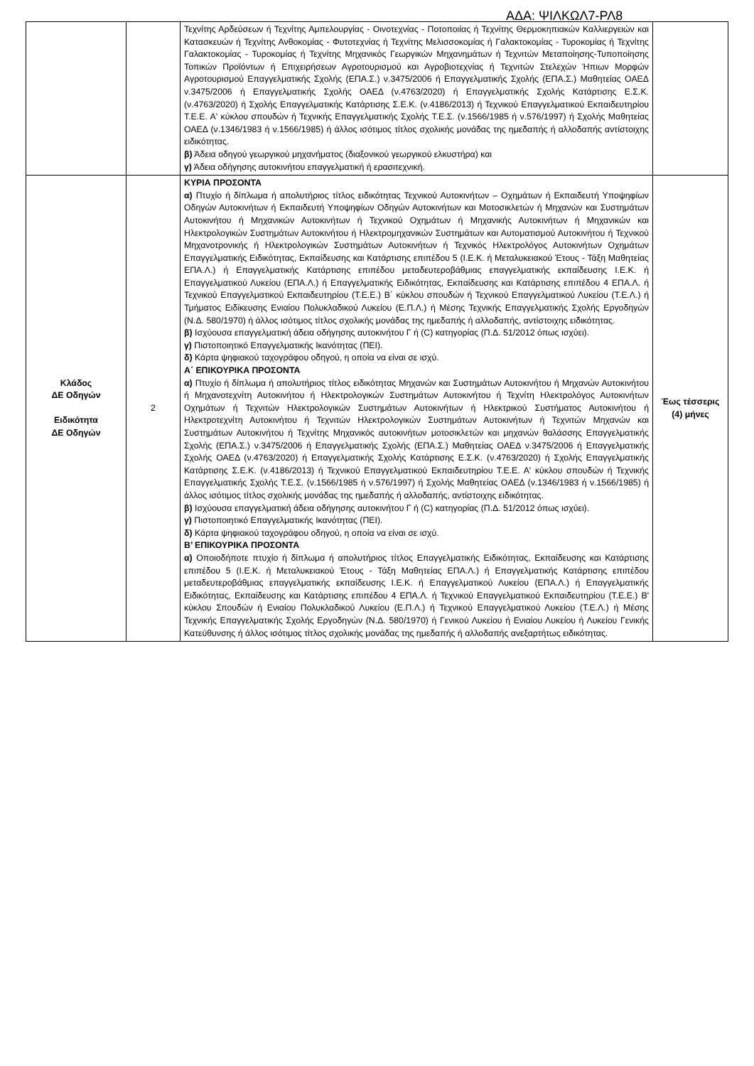ΑΔΑ: ΨΙΛΚΩΛ7-ΡΛ8
| | | Τεχνίτης Αρδεύσεων ή Τεχνίτης Αμπελουργίας - Οινοτεχνίας - Ποτοποιίας ή Τεχνίτης Θερμοκηπιακών Καλλιεργειών και Κατασκευών ή Τεχνίτης Ανθοκομίας - Φυτοτεχνίας ή Τεχνίτης Μελισσοκομίας ή Γαλακτοκομίας - Τυροκομίας ή Τεχνίτης Γαλακτοκομίας - Τυροκομίας ή Τεχνίτης Μηχανικός Γεωργικών Μηχανημάτων ή Τεχνιτών Μεταποίησης-Τυποποίησης Τοπικών Προϊόντων ή Επιχειρήσεων Αγροτουρισμού και Αγροβιοτεχνίας ή Τεχνιτών Στελεχών Ήπιων Μορφών Αγροτουρισμού Επαγγελματικής Σχολής (ΕΠΑ.Σ.) ν.3475/2006 ή Επαγγελματικής Σχολής (ΕΠΑ.Σ.) Μαθητείας ΟΑΕΔ ν.3475/2006 ή Επαγγελματικής Σχολής ΟΑΕΔ (ν.4763/2020) ή Επαγγελματικής Σχολής Κατάρτισης Ε.Σ.Κ. (ν.4763/2020) ή Σχολής Επαγγελματικής Κατάρτισης Σ.Ε.Κ. (ν.4186/2013) ή Τεχνικού Επαγγελματικού Εκπαιδευτηρίου Τ.Ε.Ε. Α' κύκλου σπουδών ή Τεχνικής Επαγγελματικής Σχολής Τ.Ε.Σ. (ν.1566/1985 ή ν.576/1997) ή Σχολής Μαθητείας ΟΑΕΔ (ν.1346/1983 ή ν.1566/1985) ή άλλος ισότιμος τίτλος σχολικής μονάδας της ημεδαπής ή αλλοδαπής αντίστοιχης ειδικότητας. β) Άδεια οδηγού γεωργικού μηχανήματος (διαξονικού γεωργικού ελκυστήρα) και γ) Άδεια οδήγησης αυτοκινήτου επαγγελματική ή ερασιτεχνική. | |
| Κλάδος ΔΕ Οδηγών Ειδικότητα ΔΕ Οδηγών | 2 | ΚΥΡΙΑ ΠΡΟΣΟΝΤΑ α) Πτυχίο ή δίπλωμα ή απολυτήριος τίτλος ειδικότητας Τεχνικού Αυτοκινήτων – Οχημάτων ή Εκπαιδευτή Υποψηφίων Οδηγών Αυτοκινήτων ή Εκπαιδευτή Υποψηφίων Οδηγών Αυτοκινήτων και Μοτοσικλετών ή Μηχανών και Συστημάτων Αυτοκινήτου ή Μηχανικών Αυτοκινήτων ή Τεχνικού Οχημάτων ή Μηχανικής Αυτοκινήτων ή Μηχανικών και Ηλεκτρολογικών Συστημάτων Αυτοκινήτου ή Ηλεκτρομηχανικών Συστημάτων και Αυτοματισμού Αυτοκινήτου ή Τεχνικού Μηχανοτρονικής ή Ηλεκτρολογικών Συστημάτων Αυτοκινήτων ή Τεχνικός Ηλεκτρολόγος Αυτοκινήτων Οχημάτων Επαγγελματικής Ειδικότητας, Εκπαίδευσης και Κατάρτισης επιπέδου 5 (Ι.Ε.Κ. ή Μεταλυκειακού Έτους - Τάξη Μαθητείας ΕΠΑ.Λ.) ή Επαγγελματικής Κατάρτισης επιπέδου μεταδευτεροβάθμιας επαγγελματικής εκπαίδευσης Ι.Ε.Κ. ή Επαγγελματικού Λυκείου (ΕΠΑ.Λ.) ή Επαγγελματικής Ειδικότητας, Εκπαίδευσης και Κατάρτισης επιπέδου 4 ΕΠΑ.Λ. ή Τεχνικού Επαγγελματικού Εκπαιδευτηρίου (Τ.Ε.Ε.) Β΄ κύκλου σπουδών ή Τεχνικού Επαγγελματικού Λυκείου (Τ.Ε.Λ.) ή Τμήματος Ειδίκευσης Ενιαίου Πολυκλαδικού Λυκείου (Ε.Π.Λ.) ή Μέσης Τεχνικής Επαγγελματικής Σχολής Εργοδηγών (Ν.Δ. 580/1970) ή άλλος ισότιμος τίτλος σχολικής μονάδας της ημεδαπής ή αλλοδαπής, αντίστοιχης ειδικότητας. β) Ισχύουσα επαγγελματική άδεια οδήγησης αυτοκινήτου Γ ή (C) κατηγορίας (Π.Δ. 51/2012 όπως ισχύει). γ) Πιστοποιητικό Επαγγελματικής Ικανότητας (ΠΕΙ). δ) Κάρτα ψηφιακού ταχογράφου οδηγού, η οποία να είναι σε ισχύ. Α΄ ΕΠΙΚΟΥΡΙΚΑ ΠΡΟΣΟΝΤΑ α) Πτυχίο ή δίπλωμα ή απολυτήριος τίτλος ειδικότητας Μηχανών και Συστημάτων Αυτοκινήτου ή Μηχανών Αυτοκινήτου ή Μηχανοτεχνίτη Αυτοκινήτου ή Ηλεκτρολογικών Συστημάτων Αυτοκινήτου ή Τεχνίτη Ηλεκτρολόγος Αυτοκινήτων Οχημάτων ή Τεχνιτών Ηλεκτρολογικών Συστημάτων Αυτοκινήτων ή Ηλεκτρικού Συστήματος Αυτοκινήτου ή Ηλεκτροτεχνίτη Αυτοκινήτου ή Τεχνιτών Ηλεκτρολογικών Συστημάτων Αυτοκινήτων ή Τεχνιτών Μηχανών και Συστημάτων Αυτοκινήτου ή Τεχνίτης Μηχανικός αυτοκινήτων μοτοσικλετών και μηχανών θαλάσσης Επαγγελματικής Σχολής (ΕΠΑ.Σ.) ν.3475/2006 ή Επαγγελματικής Σχολής (ΕΠΑ.Σ.) Μαθητείας ΟΑΕΔ ν.3475/2006 ή Επαγγελματικής Σχολής ΟΑΕΔ (ν.4763/2020) ή Επαγγελματικής Σχολής Κατάρτισης Ε.Σ.Κ. (ν.4763/2020) ή Σχολής Επαγγελματικής Κατάρτισης Σ.Ε.Κ. (ν.4186/2013) ή Τεχνικού Επαγγελματικού Εκπαιδευτηρίου Τ.Ε.Ε. Α' κύκλου σπουδών ή Τεχνικής Επαγγελματικής Σχολής Τ.Ε.Σ. (ν.1566/1985 ή ν.576/1997) ή Σχολής Μαθητείας ΟΑΕΔ (ν.1346/1983 ή ν.1566/1985) ή άλλος ισότιμος τίτλος σχολικής μονάδας της ημεδαπής ή αλλοδαπής, αντίστοιχης ειδικότητας. β) Ισχύουσα επαγγελματική άδεια οδήγησης αυτοκινήτου Γ ή (C) κατηγορίας (Π.Δ. 51/2012 όπως ισχύει). γ) Πιστοποιητικό Επαγγελματικής Ικανότητας (ΠΕΙ). δ) Κάρτα ψηφιακού ταχογράφου οδηγού, η οποία να είναι σε ισχύ. Β’ ΕΠΙΚΟΥΡΙΚΑ ΠΡΟΣΟΝΤΑ α) Οποιοδήποτε πτυχίο ή δίπλωμα ή απολυτήριος τίτλος Επαγγελματικής Ειδικότητας, Εκπαίδευσης και Κατάρτισης επιπέδου 5 (Ι.Ε.Κ. ή Μεταλυκειακού Έτους - Τάξη Μαθητείας ΕΠΑ.Λ.) ή Επαγγελματικής Κατάρτισης επιπέδου μεταδευτεροβάθμιας επαγγελματικής εκπαίδευσης Ι.Ε.Κ. ή Επαγγελματικού Λυκείου (ΕΠΑ.Λ.) ή Επαγγελματικής Ειδικότητας, Εκπαίδευσης και Κατάρτισης επιπέδου 4 ΕΠΑ.Λ. ή Τεχνικού Επαγγελματικού Εκπαιδευτηρίου (Τ.Ε.Ε.) Β' κύκλου Σπουδών ή Ενιαίου Πολυκλαδικού Λυκείου (Ε.Π.Λ.) ή Τεχνικού Επαγγελματικού Λυκείου (Τ.Ε.Λ.) ή Μέσης Τεχνικής Επαγγελματικής Σχολής Εργοδηγών (Ν.Δ. 580/1970) ή Γενικού Λυκείου ή Ενιαίου Λυκείου ή Λυκείου Γενικής Κατεύθυνσης ή άλλος ισότιμος τίτλος σχολικής μονάδας της ημεδαπής ή αλλοδαπής ανεξαρτήτως ειδικότητας. | Έως τέσσερις (4) μήνες |